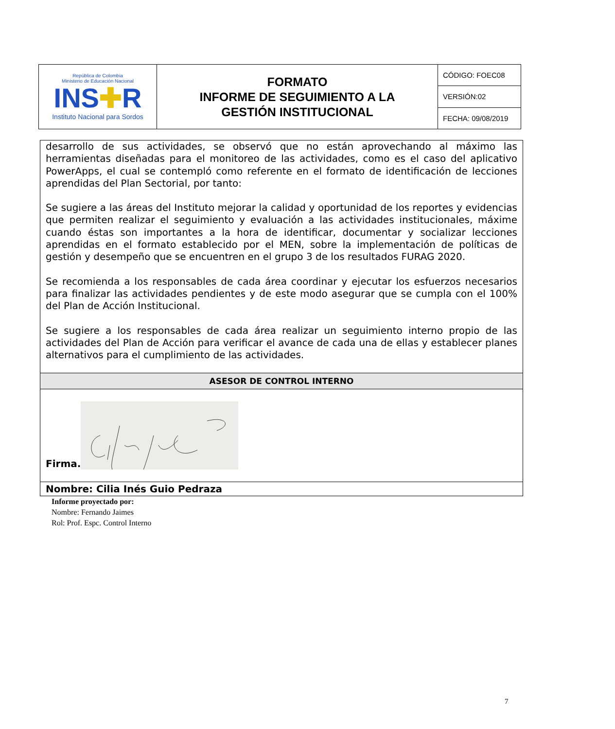| República de Colombia Ministerio de Educación Nacional INS ✚ R Instituto Nacional para Sordos | FORMATO INFORME DE SEGUIMIENTO A LA GESTIÓN INSTITUCIONAL | CÓDIGO: FOEC08 |
| | | VERSIÓN:02 |
| | | FECHA: 09/08/2019 |
| desarrollo de sus actividades, se observó que no están aprovechando al máximo las herramientas diseñadas para el monitoreo de las actividades, como es el caso del aplicativo PowerApps, el cual se contempló como referente en el formato de identificación de lecciones aprendidas del Plan Sectorial, por tanto: Se sugiere a las áreas del Instituto mejorar la calidad y oportunidad de los reportes y evidencias que permiten realizar el seguimiento y evaluación a las actividades institucionales, máxime cuando éstas son importantes a la hora de identificar, documentar y socializar lecciones aprendidas en el formato establecido por el MEN, sobre la implementación de políticas de gestión y desempeño que se encuentren en el grupo 3 de los resultados FURAG 2020. Se recomienda a los responsables de cada área coordinar y ejecutar los esfuerzos necesarios para finalizar las actividades pendientes y de este modo asegurar que se cumpla con el 100% del Plan de Acción Institucional. Se sugiere a los responsables de cada área realizar un seguimiento interno propio de las actividades del Plan de Acción para verificar el avance de cada una de ellas y establecer planes alternativos para el cumplimiento de las actividades. |
| ASESOR DE CONTROL INTERNO |
| Firma. |
| Nombre: Cilia Inés Guio Pedraza |
Informe proyectado por:
Nombre: Fernando Jaimes
Rol: Prof. Espc. Control Interno
7